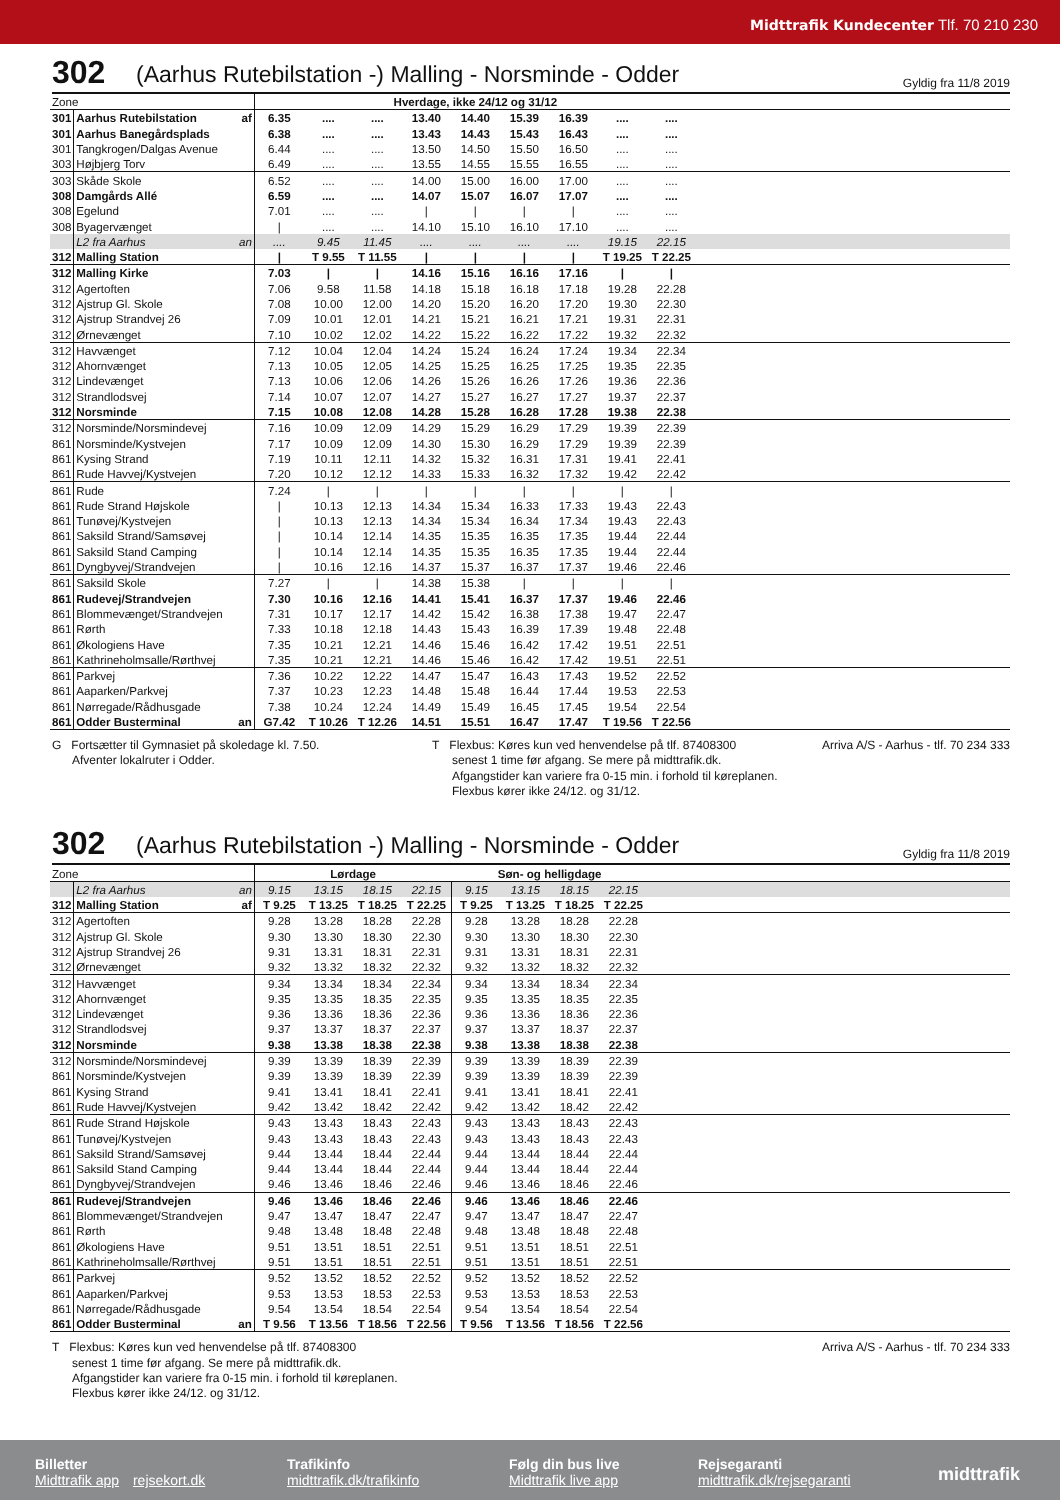Midttrafik Kundecenter Tlf. 70 210 230
302
(Aarhus Rutebilstation -) Malling - Norsminde - Odder
Gyldig fra 11/8 2019
| Zone | | | Hverdage, ikke 24/12 og 31/12 | | | | | | | | | |
| 301 | Aarhus Rutebilstation | af | 6.35 | .... | .... | 13.40 | 14.40 | 15.39 | 16.39 | .... | .... | |
| 301 | Aarhus Banegårdsplads | | 6.38 | .... | .... | 13.43 | 14.43 | 15.43 | 16.43 | .... | .... | |
| 301 | Tangkrogen/Dalgas Avenue | | 6.44 | .... | .... | 13.50 | 14.50 | 15.50 | 16.50 | .... | .... | |
| 303 | Højbjerg Torv | | 6.49 | .... | .... | 13.55 | 14.55 | 15.55 | 16.55 | .... | .... | |
| 303 | Skåde Skole | | 6.52 | .... | .... | 14.00 | 15.00 | 16.00 | 17.00 | .... | .... | |
| 308 | Damgårds Allé | | 6.59 | .... | .... | 14.07 | 15.07 | 16.07 | 17.07 | .... | .... | |
| 308 | Egelund | | 7.01 | .... | .... | / | / | / | / | .... | .... | |
| 308 | Byagervænget | | / | .... | .... | 14.10 | 15.10 | 16.10 | 17.10 | .... | .... | |
| | L2 fra Aarhus | an | .... | 9.45 | 11.45 | .... | .... | .... | .... | 19.15 | 22.15 | |
| 312 | Malling Station | | / | T 9.55 | T 11.55 | / | / | / | / | T 19.25 | T 22.25 | |
| 312 | Malling Kirke | | 7.03 | / | / | 14.16 | 15.16 | 16.16 | 17.16 | / | / | |
| 312 | Agertoften | | 7.06 | 9.58 | 11.58 | 14.18 | 15.18 | 16.18 | 17.18 | 19.28 | 22.28 | |
| 312 | Ajstrup Gl. Skole | | 7.08 | 10.00 | 12.00 | 14.20 | 15.20 | 16.20 | 17.20 | 19.30 | 22.30 | |
| 312 | Ajstrup Strandvej 26 | | 7.09 | 10.01 | 12.01 | 14.21 | 15.21 | 16.21 | 17.21 | 19.31 | 22.31 | |
| 312 | Ørnevænget | | 7.10 | 10.02 | 12.02 | 14.22 | 15.22 | 16.22 | 17.22 | 19.32 | 22.32 | |
| 312 | Havvænget | | 7.12 | 10.04 | 12.04 | 14.24 | 15.24 | 16.24 | 17.24 | 19.34 | 22.34 | |
| 312 | Ahornvænget | | 7.13 | 10.05 | 12.05 | 14.25 | 15.25 | 16.25 | 17.25 | 19.35 | 22.35 | |
| 312 | Lindevænget | | 7.13 | 10.06 | 12.06 | 14.26 | 15.26 | 16.26 | 17.26 | 19.36 | 22.36 | |
| 312 | Strandlodsvej | | 7.14 | 10.07 | 12.07 | 14.27 | 15.27 | 16.27 | 17.27 | 19.37 | 22.37 | |
| 312 | Norsminde | | 7.15 | 10.08 | 12.08 | 14.28 | 15.28 | 16.28 | 17.28 | 19.38 | 22.38 | |
| 312 | Norsminde/Norsmindevej | | 7.16 | 10.09 | 12.09 | 14.29 | 15.29 | 16.29 | 17.29 | 19.39 | 22.39 | |
| 861 | Norsminde/Kystvejen | | 7.17 | 10.09 | 12.09 | 14.30 | 15.30 | 16.29 | 17.29 | 19.39 | 22.39 | |
| 861 | Kysing Strand | | 7.19 | 10.11 | 12.11 | 14.32 | 15.32 | 16.31 | 17.31 | 19.41 | 22.41 | |
| 861 | Rude Havvej/Kystvejen | | 7.20 | 10.12 | 12.12 | 14.33 | 15.33 | 16.32 | 17.32 | 19.42 | 22.42 | |
| 861 | Rude | | 7.24 | / | / | / | / | / | / | / | / | |
| 861 | Rude Strand Højskole | | / | 10.13 | 12.13 | 14.34 | 15.34 | 16.33 | 17.33 | 19.43 | 22.43 | |
| 861 | Tunøvej/Kystvejen | | / | 10.13 | 12.13 | 14.34 | 15.34 | 16.34 | 17.34 | 19.43 | 22.43 | |
| 861 | Saksild Strand/Samsøvej | | / | 10.14 | 12.14 | 14.35 | 15.35 | 16.35 | 17.35 | 19.44 | 22.44 | |
| 861 | Saksild Stand Camping | | / | 10.14 | 12.14 | 14.35 | 15.35 | 16.35 | 17.35 | 19.44 | 22.44 | |
| 861 | Dyngbyvej/Strandvejen | | / | 10.16 | 12.16 | 14.37 | 15.37 | 16.37 | 17.37 | 19.46 | 22.46 | |
| 861 | Saksild Skole | | 7.27 | / | / | 14.38 | 15.38 | / | / | / | / | |
| 861 | Rudevej/Strandvejen | | 7.30 | 10.16 | 12.16 | 14.41 | 15.41 | 16.37 | 17.37 | 19.46 | 22.46 | |
| 861 | Blommevænget/Strandvejen | | 7.31 | 10.17 | 12.17 | 14.42 | 15.42 | 16.38 | 17.38 | 19.47 | 22.47 | |
| 861 | Rørth | | 7.33 | 10.18 | 12.18 | 14.43 | 15.43 | 16.39 | 17.39 | 19.48 | 22.48 | |
| 861 | Økologiens Have | | 7.35 | 10.21 | 12.21 | 14.46 | 15.46 | 16.42 | 17.42 | 19.51 | 22.51 | |
| 861 | Kathrineholmsalle/Rørthvej | | 7.35 | 10.21 | 12.21 | 14.46 | 15.46 | 16.42 | 17.42 | 19.51 | 22.51 | |
| 861 | Parkvej | | 7.36 | 10.22 | 12.22 | 14.47 | 15.47 | 16.43 | 17.43 | 19.52 | 22.52 | |
| 861 | Aaparken/Parkvej | | 7.37 | 10.23 | 12.23 | 14.48 | 15.48 | 16.44 | 17.44 | 19.53 | 22.53 | |
| 861 | Nørregade/Rådhusgade | | 7.38 | 10.24 | 12.24 | 14.49 | 15.49 | 16.45 | 17.45 | 19.54 | 22.54 | |
| 861 | Odder Busterminal | an | G7.42 | T 10.26 | T 12.26 | 14.51 | 15.51 | 16.47 | 17.47 | T 19.56 | T 22.56 | |
G Fortsætter til Gymnasiet på skoledage kl. 7.50.
Afventer lokalruter i Odder.
T Flexbus: Køres kun ved henvendelse på tlf. 87408300
senest 1 time før afgang. Se mere på midttrafik.dk.
Afgangstider kan variere fra 0-15 min. i forhold til køreplanen.
Flexbus kører ikke 24/12. og 31/12.
Arriva A/S - Aarhus - tlf. 70 234 333
302
(Aarhus Rutebilstation -) Malling - Norsminde - Odder
Gyldig fra 11/8 2019
| Zone | | | Lørdage | | | | Søn- og helligdage | | | | |
| | L2 fra Aarhus | an | 9.15 | 13.15 | 18.15 | 22.15 | 9.15 | 13.15 | 18.15 | 22.15 | |
| 312 | Malling Station | af | T 9.25 | T 13.25 | T 18.25 | T 22.25 | T 9.25 | T 13.25 | T 18.25 | T 22.25 | |
| 312 | Agertoften | | 9.28 | 13.28 | 18.28 | 22.28 | 9.28 | 13.28 | 18.28 | 22.28 | |
| 312 | Ajstrup Gl. Skole | | 9.30 | 13.30 | 18.30 | 22.30 | 9.30 | 13.30 | 18.30 | 22.30 | |
| 312 | Ajstrup Strandvej 26 | | 9.31 | 13.31 | 18.31 | 22.31 | 9.31 | 13.31 | 18.31 | 22.31 | |
| 312 | Ørnevænget | | 9.32 | 13.32 | 18.32 | 22.32 | 9.32 | 13.32 | 18.32 | 22.32 | |
| 312 | Havvænget | | 9.34 | 13.34 | 18.34 | 22.34 | 9.34 | 13.34 | 18.34 | 22.34 | |
| 312 | Ahornvænget | | 9.35 | 13.35 | 18.35 | 22.35 | 9.35 | 13.35 | 18.35 | 22.35 | |
| 312 | Lindevænget | | 9.36 | 13.36 | 18.36 | 22.36 | 9.36 | 13.36 | 18.36 | 22.36 | |
| 312 | Strandlodsvej | | 9.37 | 13.37 | 18.37 | 22.37 | 9.37 | 13.37 | 18.37 | 22.37 | |
| 312 | Norsminde | | 9.38 | 13.38 | 18.38 | 22.38 | 9.38 | 13.38 | 18.38 | 22.38 | |
| 312 | Norsminde/Norsmindevej | | 9.39 | 13.39 | 18.39 | 22.39 | 9.39 | 13.39 | 18.39 | 22.39 | |
| 861 | Norsminde/Kystvejen | | 9.39 | 13.39 | 18.39 | 22.39 | 9.39 | 13.39 | 18.39 | 22.39 | |
| 861 | Kysing Strand | | 9.41 | 13.41 | 18.41 | 22.41 | 9.41 | 13.41 | 18.41 | 22.41 | |
| 861 | Rude Havvej/Kystvejen | | 9.42 | 13.42 | 18.42 | 22.42 | 9.42 | 13.42 | 18.42 | 22.42 | |
| 861 | Rude Strand Højskole | | 9.43 | 13.43 | 18.43 | 22.43 | 9.43 | 13.43 | 18.43 | 22.43 | |
| 861 | Tunøvej/Kystvejen | | 9.43 | 13.43 | 18.43 | 22.43 | 9.43 | 13.43 | 18.43 | 22.43 | |
| 861 | Saksild Strand/Samsøvej | | 9.44 | 13.44 | 18.44 | 22.44 | 9.44 | 13.44 | 18.44 | 22.44 | |
| 861 | Saksild Stand Camping | | 9.44 | 13.44 | 18.44 | 22.44 | 9.44 | 13.44 | 18.44 | 22.44 | |
| 861 | Dyngbyvej/Strandvejen | | 9.46 | 13.46 | 18.46 | 22.46 | 9.46 | 13.46 | 18.46 | 22.46 | |
| 861 | Rudevej/Strandvejen | | 9.46 | 13.46 | 18.46 | 22.46 | 9.46 | 13.46 | 18.46 | 22.46 | |
| 861 | Blommevænget/Strandvejen | | 9.47 | 13.47 | 18.47 | 22.47 | 9.47 | 13.47 | 18.47 | 22.47 | |
| 861 | Rørth | | 9.48 | 13.48 | 18.48 | 22.48 | 9.48 | 13.48 | 18.48 | 22.48 | |
| 861 | Økologiens Have | | 9.51 | 13.51 | 18.51 | 22.51 | 9.51 | 13.51 | 18.51 | 22.51 | |
| 861 | Kathrineholmsalle/Rørthvej | | 9.51 | 13.51 | 18.51 | 22.51 | 9.51 | 13.51 | 18.51 | 22.51 | |
| 861 | Parkvej | | 9.52 | 13.52 | 18.52 | 22.52 | 9.52 | 13.52 | 18.52 | 22.52 | |
| 861 | Aaparken/Parkvej | | 9.53 | 13.53 | 18.53 | 22.53 | 9.53 | 13.53 | 18.53 | 22.53 | |
| 861 | Nørregade/Rådhusgade | | 9.54 | 13.54 | 18.54 | 22.54 | 9.54 | 13.54 | 18.54 | 22.54 | |
| 861 | Odder Busterminal | an | T 9.56 | T 13.56 | T 18.56 | T 22.56 | T 9.56 | T 13.56 | T 18.56 | T 22.56 | |
T Flexbus: Køres kun ved henvendelse på tlf. 87408300
senest 1 time før afgang. Se mere på midttrafik.dk.
Afgangstider kan variere fra 0-15 min. i forhold til køreplanen.
Flexbus kører ikke 24/12. og 31/12.
Arriva A/S - Aarhus - tlf. 70 234 333
Billetter
Midttrafik app rejsekort.dk
Trafikinfo
midttrafik.dk/trafikinfo
Følg din bus live
Midttrafik live app
Rejsegaranti
midttrafik.dk/rejsegaranti
midttrafik